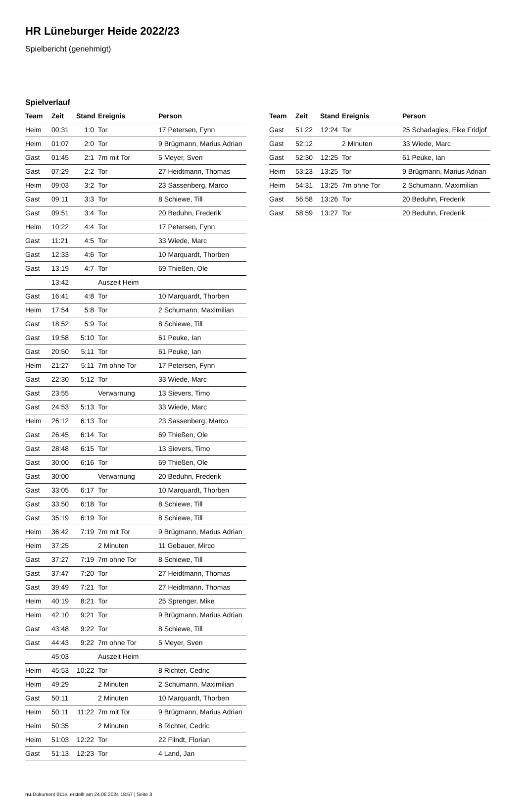HR Lüneburger Heide 2022/23
Spielbericht (genehmigt)
Spielverlauf
| Team | Zeit | Stand | Ereignis | Person |
| --- | --- | --- | --- | --- |
| Heim | 00:31 | 1:0 | Tor | 17 Petersen, Fynn |
| Heim | 01:07 | 2:0 | Tor | 9 Brügmann, Marius Adrian |
| Gast | 01:45 | 2:1 | 7m mit Tor | 5 Meyer, Sven |
| Gast | 07:29 | 2:2 | Tor | 27 Heidtmann, Thomas |
| Heim | 09:03 | 3:2 | Tor | 23 Sassenberg, Marco |
| Gast | 09:11 | 3:3 | Tor | 8 Schiewe, Till |
| Gast | 09:51 | 3:4 | Tor | 20 Beduhn, Frederik |
| Heim | 10:22 | 4:4 | Tor | 17 Petersen, Fynn |
| Gast | 11:21 | 4:5 | Tor | 33 Wiede, Marc |
| Gast | 12:33 | 4:6 | Tor | 10 Marquardt, Thorben |
| Gast | 13:19 | 4:7 | Tor | 69 Thießen, Ole |
| | 13:42 | | Auszeit Heim | |
| Gast | 16:41 | 4:8 | Tor | 10 Marquardt, Thorben |
| Heim | 17:54 | 5:8 | Tor | 2 Schumann, Maximilian |
| Gast | 18:52 | 5:9 | Tor | 8 Schiewe, Till |
| Gast | 19:58 | 5:10 | Tor | 61 Peuke, Ian |
| Gast | 20:50 | 5:11 | Tor | 61 Peuke, Ian |
| Heim | 21:27 | 5:11 | 7m ohne Tor | 17 Petersen, Fynn |
| Gast | 22:30 | 5:12 | Tor | 33 Wiede, Marc |
| Gast | 23:55 | | Verwarnung | 13 Sievers, Timo |
| Gast | 24:53 | 5:13 | Tor | 33 Wiede, Marc |
| Heim | 26:12 | 6:13 | Tor | 23 Sassenberg, Marco |
| Gast | 26:45 | 6:14 | Tor | 69 Thießen, Ole |
| Gast | 28:48 | 6:15 | Tor | 13 Sievers, Timo |
| Gast | 30:00 | 6:16 | Tor | 69 Thießen, Ole |
| Gast | 30:00 | | Verwarnung | 20 Beduhn, Frederik |
| Gast | 33:05 | 6:17 | Tor | 10 Marquardt, Thorben |
| Gast | 33:50 | 6:18 | Tor | 8 Schiewe, Till |
| Gast | 35:19 | 6:19 | Tor | 8 Schiewe, Till |
| Heim | 36:42 | 7:19 | 7m mit Tor | 9 Brügmann, Marius Adrian |
| Heim | 37:25 | | 2 Minuten | 11 Gebauer, Mirco |
| Gast | 37:27 | 7:19 | 7m ohne Tor | 8 Schiewe, Till |
| Gast | 37:47 | 7:20 | Tor | 27 Heidtmann, Thomas |
| Gast | 39:49 | 7:21 | Tor | 27 Heidtmann, Thomas |
| Heim | 40:19 | 8:21 | Tor | 25 Sprenger, Mike |
| Heim | 42:10 | 9:21 | Tor | 9 Brügmann, Marius Adrian |
| Gast | 43:48 | 9:22 | Tor | 8 Schiewe, Till |
| Gast | 44:43 | 9:22 | 7m ohne Tor | 5 Meyer, Sven |
| | 45:03 | | Auszeit Heim | |
| Heim | 45:53 | 10:22 | Tor | 8 Richter, Cedric |
| Heim | 49:29 | | 2 Minuten | 2 Schumann, Maximilian |
| Gast | 50:11 | | 2 Minuten | 10 Marquardt, Thorben |
| Heim | 50:11 | 11:22 | 7m mit Tor | 9 Brügmann, Marius Adrian |
| Heim | 50:35 | | 2 Minuten | 8 Richter, Cedric |
| Heim | 51:03 | 12:22 | Tor | 22 Flindt, Florian |
| Gast | 51:13 | 12:23 | Tor | 4 Land, Jan |
| Team | Zeit | Stand | Ereignis | Person |
| --- | --- | --- | --- | --- |
| Gast | 51:22 | 12:24 | Tor | 25 Schadagies, Eike Fridjof |
| Gast | 52:12 | | 2 Minuten | 33 Wiede, Marc |
| Gast | 52:30 | 12:25 | Tor | 61 Peuke, Ian |
| Heim | 53:23 | 13:25 | Tor | 9 Brügmann, Marius Adrian |
| Heim | 54:31 | 13:25 | 7m ohne Tor | 2 Schumann, Maximilian |
| Gast | 56:58 | 13:26 | Tor | 20 Beduhn, Frederik |
| Gast | 58:59 | 13:27 | Tor | 20 Beduhn, Frederik |
nu.Dokument 011e, erstellt am 24.06.2024 18:57 | Seite 3